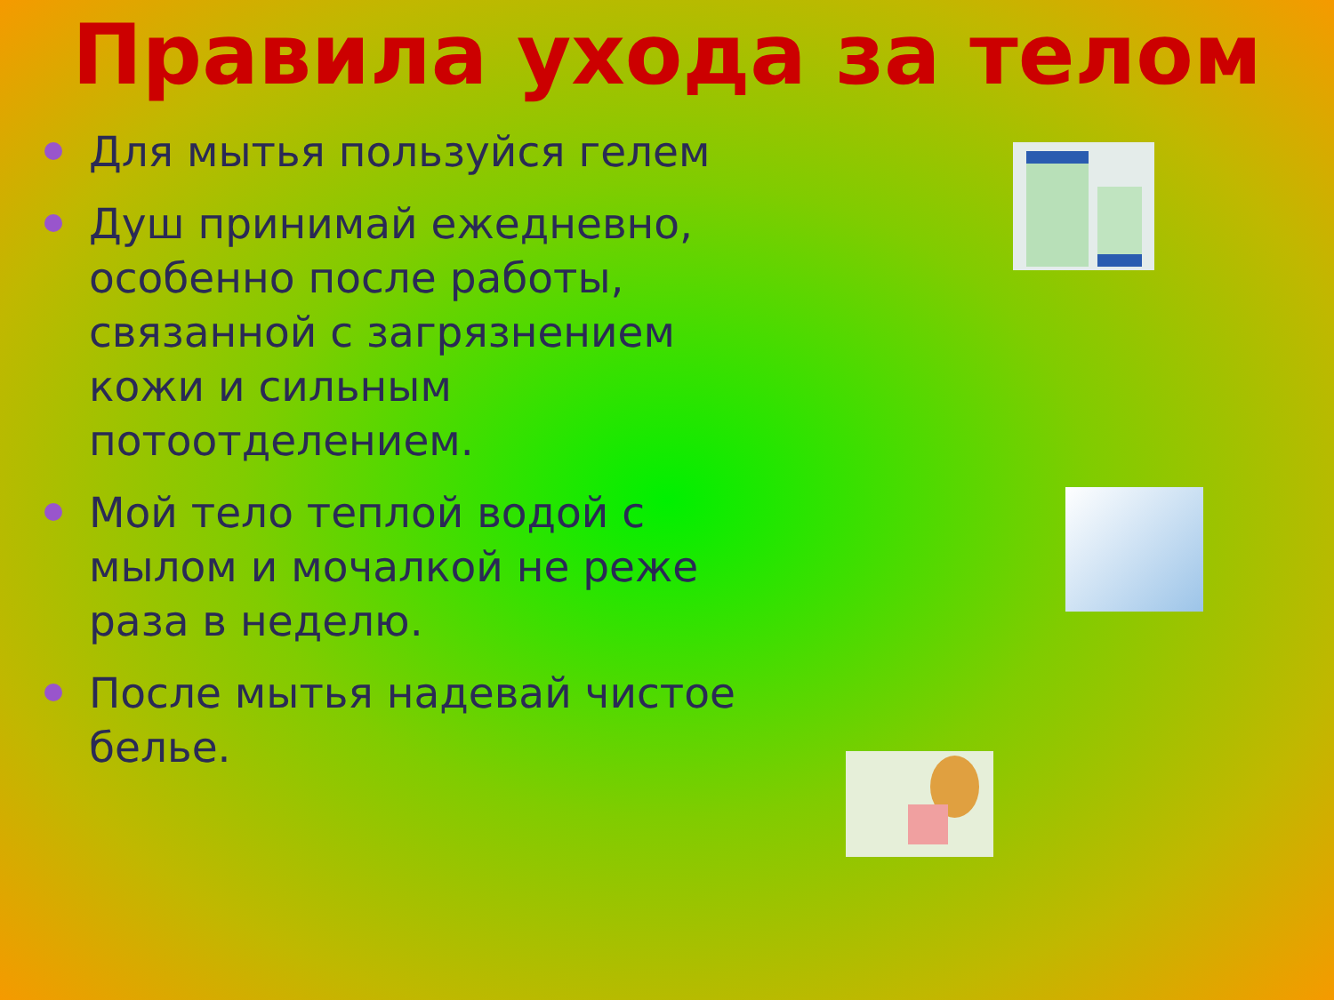Правила ухода за телом
Для мытья пользуйся гелем
Душ принимай ежедневно, особенно после работы, связанной с загрязнением кожи и сильным потоотделением.
Мой тело теплой водой с мылом и мочалкой не реже раза в неделю.
После мытья надевай чистое белье.